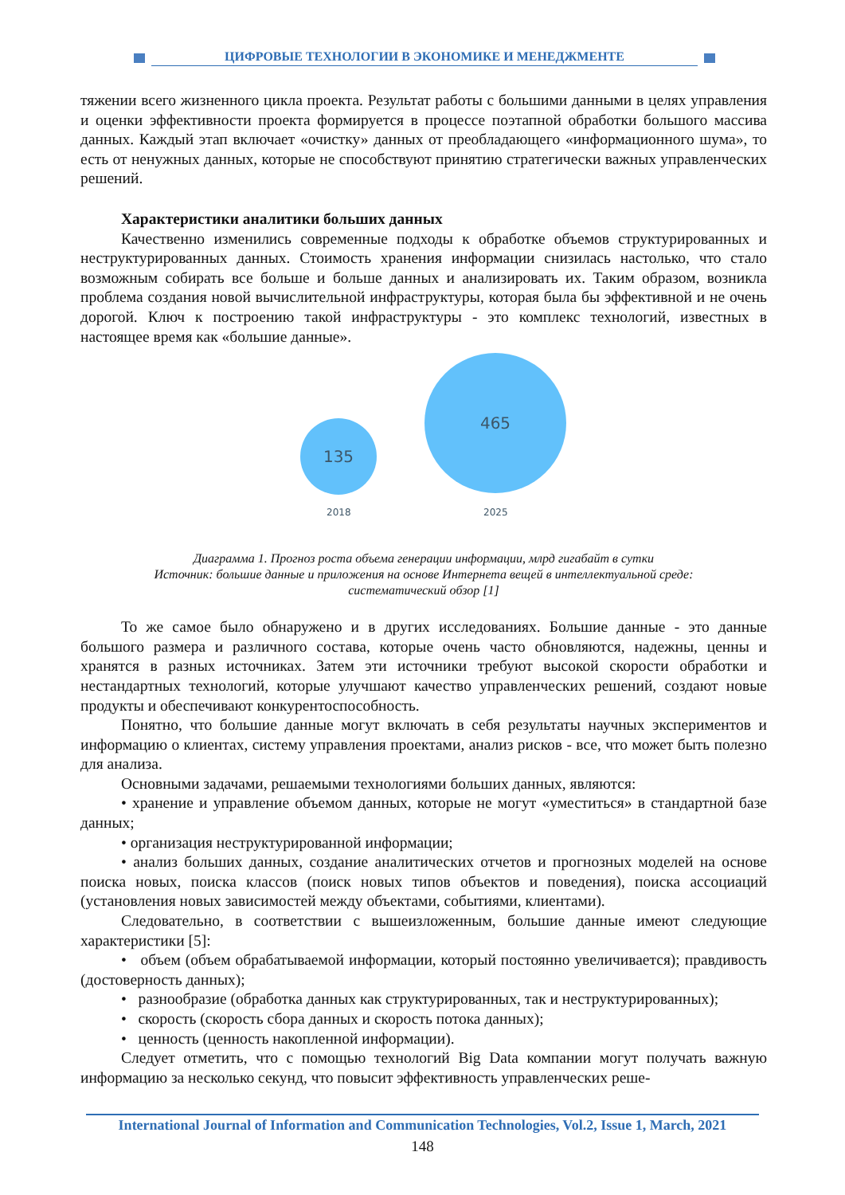ЦИФРОВЫЕ ТЕХНОЛОГИИ В ЭКОНОМИКЕ И МЕНЕДЖМЕНТЕ
тяжении всего жизненного цикла проекта. Результат работы с большими данными в целях управления и оценки эффективности проекта формируется в процессе поэтапной обработки большого массива данных. Каждый этап включает «очистку» данных от преобладающего «информационного шума», то есть от ненужных данных, которые не способствуют принятию стратегически важных управленческих решений.
Характеристики аналитики больших данных
Качественно изменились современные подходы к обработке объемов структурированных и неструктурированных данных. Стоимость хранения информации снизилась настолько, что стало возможным собирать все больше и больше данных и анализировать их. Таким образом, возникла проблема создания новой вычислительной инфраструктуры, которая была бы эффективной и не очень дорогой. Ключ к построению такой инфраструктуры - это комплекс технологий, известных в настоящее время как «большие данные».
135
465
2018 2025
Диаграмма 1. Прогноз роста объема генерации информации, млрд гигабайт в сутки
Источник: большие данные и приложения на основе Интернета вещей в интеллектуальной среде:
систематический обзор [1]
То же самое было обнаружено и в других исследованиях. Большие данные - это данные большого размера и различного состава, которые очень часто обновляются, надежны, ценны и хранятся в разных источниках. Затем эти источники требуют высокой скорости обработки и нестандартных технологий, которые улучшают качество управленческих решений, создают новые продукты и обеспечивают конкурентоспособность.
Понятно, что большие данные могут включать в себя результаты научных экспериментов и информацию о клиентах, систему управления проектами, анализ рисков - все, что может быть полезно для анализа.
Основными задачами, решаемыми технологиями больших данных, являются:
• хранение и управление объемом данных, которые не могут «уместиться» в стандартной базе данных;
• организация неструктурированной информации;
• анализ больших данных, создание аналитических отчетов и прогнозных моделей на основе поиска новых, поиска классов (поиск новых типов объектов и поведения), поиска ассоциаций (установления новых зависимостей между объектами, событиями, клиентами).
Следовательно, в соответствии с вышеизложенным, большие данные имеют следующие характеристики [5]:
• объем (объем обрабатываемой информации, который постоянно увеличивается); правдивость (достоверность данных);
• разнообразие (обработка данных как структурированных, так и неструктурированных);
• скорость (скорость сбора данных и скорость потока данных);
• ценность (ценность накопленной информации).
Следует отметить, что с помощью технологий Big Data компании могут получать важную информацию за несколько секунд, что повысит эффективность управленческих реше-
International Journal of Information and Communication Technologies, Vol.2, Issue 1, March, 2021
148